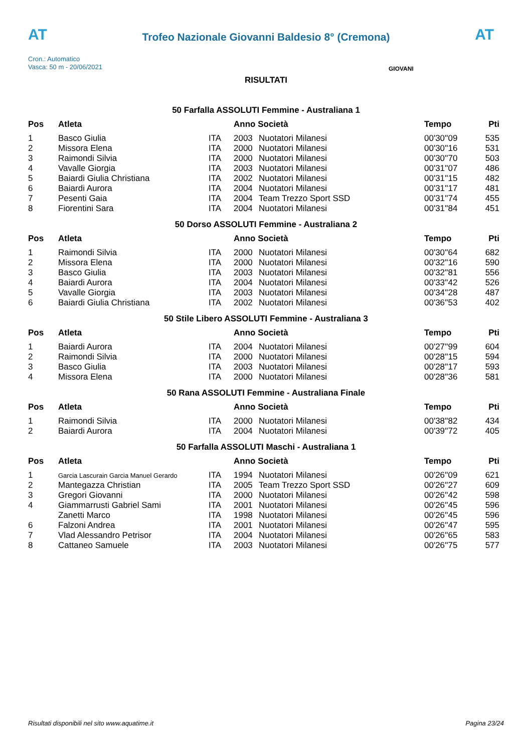AT
Trofeo Nazionale Giovanni Baldesio 8° (Cremona)
AT
Cron.: Automatico
Vasca: 50 m - 20/06/2021
GIOVANI
RISULTATI
50 Farfalla ASSOLUTI Femmine - Australiana 1
| Pos | Atleta | | Anno Società | | Tempo | Pti |
| --- | --- | --- | --- | --- | --- | --- |
| 1 | Basco Giulia | ITA | 2003 | Nuotatori Milanesi | 00'30''09 | 535 |
| 2 | Missora Elena | ITA | 2000 | Nuotatori Milanesi | 00'30''16 | 531 |
| 3 | Raimondi Silvia | ITA | 2000 | Nuotatori Milanesi | 00'30''70 | 503 |
| 4 | Vavalle Giorgia | ITA | 2003 | Nuotatori Milanesi | 00'31''07 | 486 |
| 5 | Baiardi Giulia Christiana | ITA | 2002 | Nuotatori Milanesi | 00'31''15 | 482 |
| 6 | Baiardi Aurora | ITA | 2004 | Nuotatori Milanesi | 00'31''17 | 481 |
| 7 | Pesenti Gaia | ITA | 2004 | Team Trezzo Sport SSD | 00'31''74 | 455 |
| 8 | Fiorentini Sara | ITA | 2004 | Nuotatori Milanesi | 00'31''84 | 451 |
50 Dorso ASSOLUTI Femmine - Australiana 2
| Pos | Atleta | | Anno Società | | Tempo | Pti |
| --- | --- | --- | --- | --- | --- | --- |
| 1 | Raimondi Silvia | ITA | 2000 | Nuotatori Milanesi | 00'30''64 | 682 |
| 2 | Missora Elena | ITA | 2000 | Nuotatori Milanesi | 00'32''16 | 590 |
| 3 | Basco Giulia | ITA | 2003 | Nuotatori Milanesi | 00'32''81 | 556 |
| 4 | Baiardi Aurora | ITA | 2004 | Nuotatori Milanesi | 00'33''42 | 526 |
| 5 | Vavalle Giorgia | ITA | 2003 | Nuotatori Milanesi | 00'34''28 | 487 |
| 6 | Baiardi Giulia Christiana | ITA | 2002 | Nuotatori Milanesi | 00'36''53 | 402 |
50 Stile Libero ASSOLUTI Femmine - Australiana 3
| Pos | Atleta | | Anno Società | | Tempo | Pti |
| --- | --- | --- | --- | --- | --- | --- |
| 1 | Baiardi Aurora | ITA | 2004 | Nuotatori Milanesi | 00'27''99 | 604 |
| 2 | Raimondi Silvia | ITA | 2000 | Nuotatori Milanesi | 00'28''15 | 594 |
| 3 | Basco Giulia | ITA | 2003 | Nuotatori Milanesi | 00'28''17 | 593 |
| 4 | Missora Elena | ITA | 2000 | Nuotatori Milanesi | 00'28''36 | 581 |
50 Rana ASSOLUTI Femmine - Australiana Finale
| Pos | Atleta | | Anno Società | | Tempo | Pti |
| --- | --- | --- | --- | --- | --- | --- |
| 1 | Raimondi Silvia | ITA | 2000 | Nuotatori Milanesi | 00'38''82 | 434 |
| 2 | Baiardi Aurora | ITA | 2004 | Nuotatori Milanesi | 00'39''72 | 405 |
50 Farfalla ASSOLUTI Maschi - Australiana 1
| Pos | Atleta | | Anno Società | | Tempo | Pti |
| --- | --- | --- | --- | --- | --- | --- |
| 1 | Garcia Lascurain Garcia Manuel Gerardo | ITA | 1994 | Nuotatori Milanesi | 00'26''09 | 621 |
| 2 | Mantegazza Christian | ITA | 2005 | Team Trezzo Sport SSD | 00'26''27 | 609 |
| 3 | Gregori Giovanni | ITA | 2000 | Nuotatori Milanesi | 00'26''42 | 598 |
| 4 | Giammarrusti Gabriel Sami | ITA | 2001 | Nuotatori Milanesi | 00'26''45 | 596 |
| | Zanetti Marco | ITA | 1998 | Nuotatori Milanesi | 00'26''45 | 596 |
| 6 | Falzoni Andrea | ITA | 2001 | Nuotatori Milanesi | 00'26''47 | 595 |
| 7 | Vlad Alessandro Petrisor | ITA | 2004 | Nuotatori Milanesi | 00'26''65 | 583 |
| 8 | Cattaneo Samuele | ITA | 2003 | Nuotatori Milanesi | 00'26''75 | 577 |
Risultati disponibili nel sito www.aquatime.it Pagina 23/24